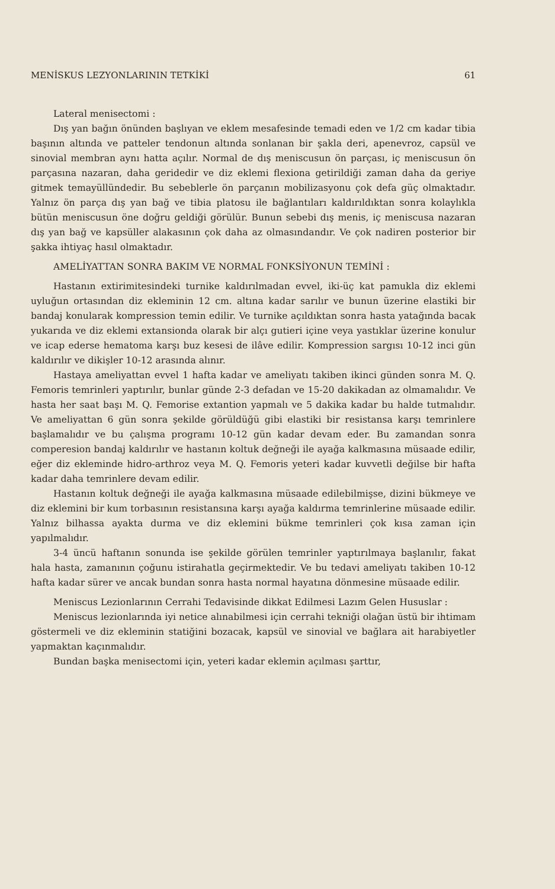MENİSKUS LEZYONLARININ TETKİKİ 61
Lateral menisectomi :
Dış yan bağın önünden başlıyan ve eklem mesafesinde temadi eden ve 1/2 cm kadar tibia başının altında ve patteler tendonun altında sonlanan bir şakla deri, apenevroz, capsül ve sinovial membran aynı hatta açılır. Normal de dış meniscusun ön parçası, iç meniscusun ön parçasına nazaran, daha geridedir ve diz eklemi flexiona getirildiği zaman daha da geriye gitmek temayüllündedir. Bu sebeblerle ön parçanın mobilizasyonu çok defa güç olmaktadır. Yalnız ön parça dış yan bağ ve tibia platosu ile bağlantıları kaldırıldıktan sonra kolaylıkla bütün meniscusun öne doğru geldiği görülür. Bunun sebebi dış menis, iç meniscusa nazaran dış yan bağ ve kapsüller alakasının çok daha az olmasındandır. Ve çok nadiren posterior bir şakka ihtiyaç hasıl olmaktadır.
AMELİYATTAN SONRA BAKIM VE NORMAL FONKSİYONUN TEMİNİ :
Hastanın extirimitesindeki turnike kaldırılmadan evvel, iki-üç kat pamukla diz eklemi uyluğun ortasından diz ekleminin 12 cm. altına kadar sarılır ve bunun üzerine elastiki bir bandaj konularak kompression temin edilir. Ve turnike açıldıktan sonra hasta yatağında bacak yukarıda ve diz eklemi extansionda olarak bir alçı gutieri içine veya yastıklar üzerine konulur ve icap ederse hematoma karşı buz kesesi de ilâve edilir. Kompression sargısı 10-12 inci gün kaldırılır ve dikişler 10-12 arasında alınır.
Hastaya ameliyattan evvel 1 hafta kadar ve ameliyatı takiben ikinci günden sonra M. Q. Femoris temrinleri yaptırılır, bunlar günde 2-3 defadan ve 15-20 dakikadan az olmamalıdır. Ve hasta her saat başı M. Q. Femorise extantion yapmalı ve 5 dakika kadar bu halde tutmalıdır. Ve ameliyattan 6 gün sonra şekilde görüldüğü gibi elastiki bir resistansa karşı temrinlere başlamalıdır ve bu çalışma programı 10-12 gün kadar devam eder. Bu zamandan sonra comperesion bandaj kaldırılır ve hastanın koltuk değneği ile ayağa kalkmasına müsaade edilir, eğer diz ekleminde hidro-arthroz veya M. Q. Femoris yeteri kadar kuvvetli değilse bir hafta kadar daha temrinlere devam edilir.
Hastanın koltuk değneği ile ayağa kalkmasına müsaade edilebilmişse, dizini bükmeye ve diz eklemini bir kum torbasının resistansına karşı ayağa kaldırma temrinlerine müsaade edilir. Yalnız bilhassa ayakta durma ve diz eklemini bükme temrinleri çok kısa zaman için yapılmalıdır.
3-4 üncü haftanın sonunda ise şekilde görülen temrinler yaptırılmaya başlanılır, fakat hala hasta, zamanının çoğunu istirahatla geçirmektedir. Ve bu tedavi ameliyatı takiben 10-12 hafta kadar sürer ve ancak bundan sonra hasta normal hayatına dönmesine müsaade edilir.
Meniscus Lezionlarının Cerrahi Tedavisinde dikkat Edilmesi Lazım Gelen Hususlar :
Meniscus lezionlarında iyi netice alınabilmesi için cerrahi tekniği olağan üstü bir ihtimam göstermeli ve diz ekleminin statiğini bozacak, kapsül ve sinovial ve bağlara ait harabiyetler yapmaktan kaçınmalıdır.
Bundan başka menisectomi için, yeteri kadar eklemin açılması şarttır,